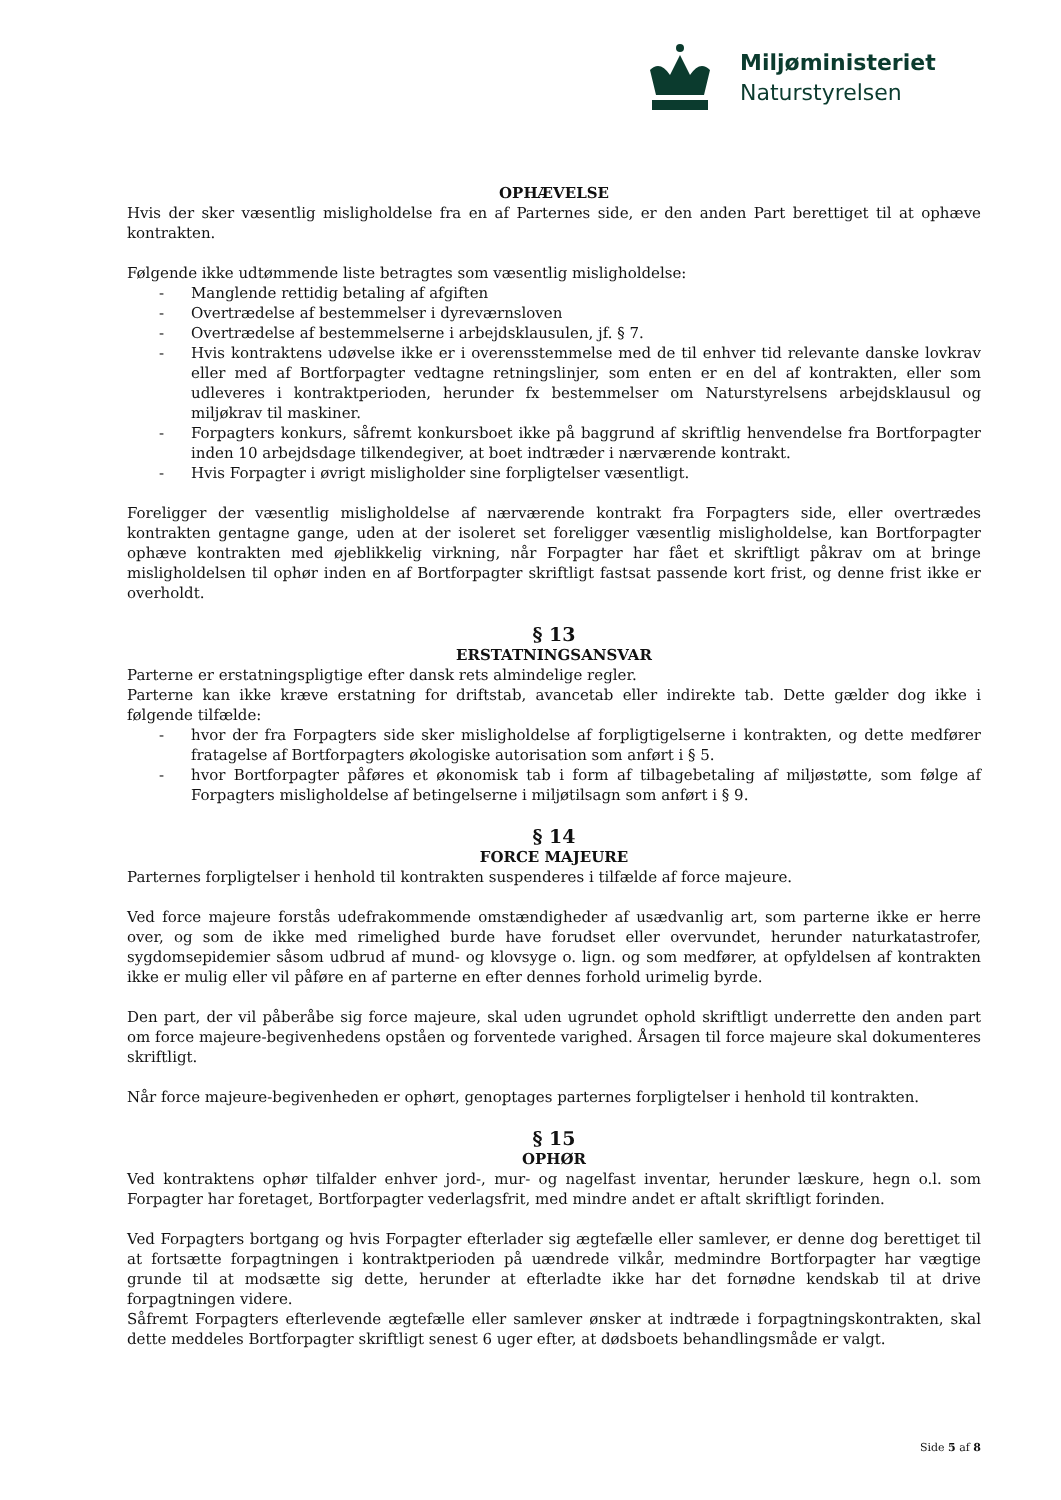Miljøministeriet
Naturstyrelsen
OPHÆVELSE
Hvis der sker væsentlig misligholdelse fra en af Parternes side, er den anden Part berettiget til at ophæve kontrakten.
Følgende ikke udtømmende liste betragtes som væsentlig misligholdelse:
- Manglende rettidig betaling af afgiften
- Overtrædelse af bestemmelser i dyreværnsloven
- Overtrædelse af bestemmelserne i arbejdsklausulen, jf. § 7.
- Hvis kontraktens udøvelse ikke er i overensstemmelse med de til enhver tid relevante danske lovkrav eller med af Bortforpagter vedtagne retningslinjer, som enten er en del af kontrakten, eller som udleveres i kontraktperioden, herunder fx bestemmelser om Naturstyrelsens arbejdsklausul og miljøkrav til maskiner.
- Forpagters konkurs, såfremt konkursboet ikke på baggrund af skriftlig henvendelse fra Bortforpagter inden 10 arbejdsdage tilkendegiver, at boet indtræder i nærværende kontrakt.
- Hvis Forpagter i øvrigt misligholder sine forpligtelser væsentligt.
Foreligger der væsentlig misligholdelse af nærværende kontrakt fra Forpagters side, eller overtrædes kontrakten gentagne gange, uden at der isoleret set foreligger væsentlig misligholdelse, kan Bortforpagter ophæve kontrakten med øjeblikkelig virkning, når Forpagter har fået et skriftligt påkrav om at bringe misligholdelsen til ophør inden en af Bortforpagter skriftligt fastsat passende kort frist, og denne frist ikke er overholdt.
§ 13
ERSTATNINGSANSVAR
Parterne er erstatningspligtige efter dansk rets almindelige regler.
Parterne kan ikke kræve erstatning for driftstab, avancetab eller indirekte tab. Dette gælder dog ikke i følgende tilfælde:
- hvor der fra Forpagters side sker misligholdelse af forpligtigelserne i kontrakten, og dette medfører fratagelse af Bortforpagters økologiske autorisation som anført i § 5.
- hvor Bortforpagter påføres et økonomisk tab i form af tilbagebetaling af miljøstøtte, som følge af Forpagters misligholdelse af betingelserne i miljøtilsagn som anført i § 9.
§ 14
FORCE MAJEURE
Parternes forpligtelser i henhold til kontrakten suspenderes i tilfælde af force majeure.
Ved force majeure forstås udefrakommende omstændigheder af usædvanlig art, som parterne ikke er herre over, og som de ikke med rimelighed burde have forudset eller overvundet, herunder naturkatastrofer, sygdomsepidemier såsom udbrud af mund- og klovsyge o. lign. og som medfører, at opfyldelsen af kontrakten ikke er mulig eller vil påføre en af parterne en efter dennes forhold urimelig byrde.
Den part, der vil påberåbe sig force majeure, skal uden ugrundet ophold skriftligt underrette den anden part om force majeure-begivenhedens opståen og forventede varighed. Årsagen til force majeure skal dokumenteres skriftligt.
Når force majeure-begivenheden er ophørt, genoptages parternes forpligtelser i henhold til kontrakten.
§ 15
OPHØR
Ved kontraktens ophør tilfalder enhver jord-, mur- og nagelfast inventar, herunder læskure, hegn o.l. som Forpagter har foretaget, Bortforpagter vederlagsfrit, med mindre andet er aftalt skriftligt forinden.
Ved Forpagters bortgang og hvis Forpagter efterlader sig ægtefælle eller samlever, er denne dog berettiget til at fortsætte forpagtningen i kontraktperioden på uændrede vilkår, medmindre Bortforpagter har vægtige grunde til at modsætte sig dette, herunder at efterladte ikke har det fornødne kendskab til at drive forpagtningen videre.
Såfremt Forpagters efterlevende ægtefælle eller samlever ønsker at indtræde i forpagtningskontrakten, skal dette meddeles Bortforpagter skriftligt senest 6 uger efter, at dødsboets behandlingsmåde er valgt.
Side 5 af 8